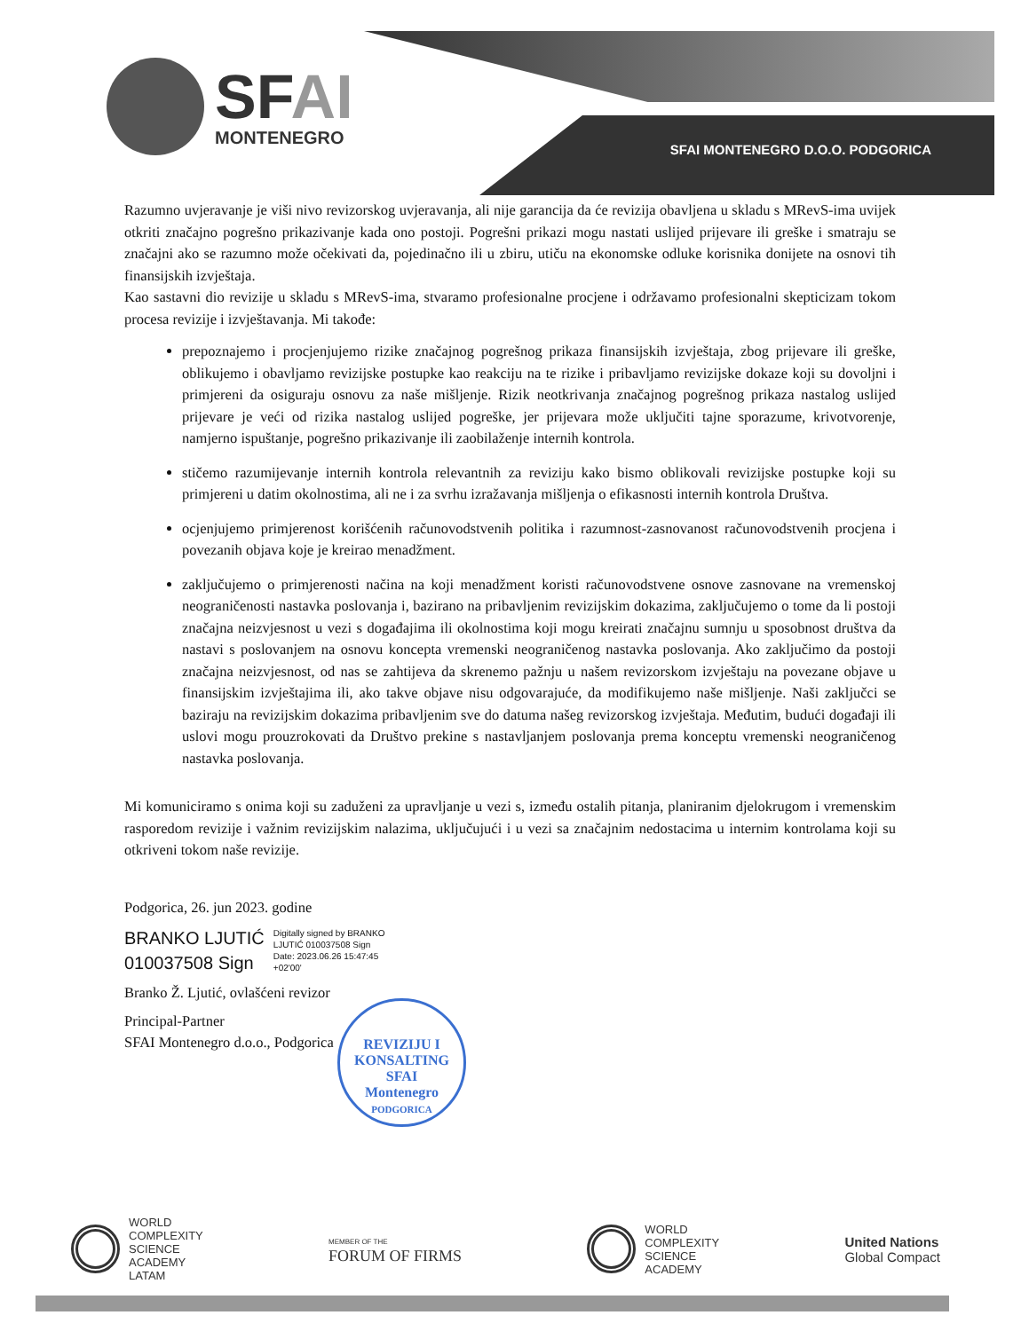SFAI
MONTENEGRO
SFAI MONTENEGRO D.O.O. PODGORICA
Razumno uvjeravanje je viši nivo revizorskog uvjeravanja, ali nije garancija da će revizija obavljena u skladu s MRevS-ima uvijek otkriti značajno pogrešno prikazivanje kada ono postoji. Pogrešni prikazi mogu nastati uslijed prijevare ili greške i smatraju se značajni ako se razumno može očekivati da, pojedinačno ili u zbiru, utiču na ekonomske odluke korisnika donijete na osnovi tih finansijskih izvještaja.
Kao sastavni dio revizije u skladu s MRevS-ima, stvaramo profesionalne procjene i održavamo profesionalni skepticizam tokom procesa revizije i izvještavanja. Mi takođe:
prepoznajemo i procjenjujemo rizike značajnog pogrešnog prikaza finansijskih izvještaja, zbog prijevare ili greške, oblikujemo i obavljamo revizijske postupke kao reakciju na te rizike i pribavljamo revizijske dokaze koji su dovoljni i primjereni da osiguraju osnovu za naše mišljenje. Rizik neotkrivanja značajnog pogrešnog prikaza nastalog uslijed prijevare je veći od rizika nastalog uslijed pogreške, jer prijevara može uključiti tajne sporazume, krivotvorenje, namjerno ispuštanje, pogrešno prikazivanje ili zaobilaženje internih kontrola.
stičemo razumijevanje internih kontrola relevantnih za reviziju kako bismo oblikovali revizijske postupke koji su primjereni u datim okolnostima, ali ne i za svrhu izražavanja mišljenja o efikasnosti internih kontrola Društva.
ocjenjujemo primjerenost korišćenih računovodstvenih politika i razumnost-zasnovanost računovodstvenih procjena i povezanih objava koje je kreirao menadžment.
zaključujemo o primjerenosti načina na koji menadžment koristi računovodstvene osnove zasnovane na vremenskoj neograničenosti nastavka poslovanja i, bazirano na pribavljenim revizijskim dokazima, zaključujemo o tome da li postoji značajna neizvjesnost u vezi s događajima ili okolnostima koji mogu kreirati značajnu sumnju u sposobnost društva da nastavi s poslovanjem na osnovu koncepta vremenski neograničenog nastavka poslovanja. Ako zaključimo da postoji značajna neizvjesnost, od nas se zahtijeva da skrenemo pažnju u našem revizorskom izvještaju na povezane objave u finansijskim izvještajima ili, ako takve objave nisu odgovarajuće, da modifikujemo naše mišljenje. Naši zaključci se baziraju na revizijskim dokazima pribavljenim sve do datuma našeg revizorskog izvještaja. Međutim, budući događaji ili uslovi mogu prouzrokovati da Društvo prekine s nastavljanjem poslovanja prema konceptu vremenski neograničenog nastavka poslovanja.
Mi komuniciramo s onima koji su zaduženi za upravljanje u vezi s, između ostalih pitanja, planiranim djelokrugom i vremenskim rasporedom revizije i važnim revizijskim nalazima, uključujući i u vezi sa značajnim nedostacima u internim kontrolama koji su otkriveni tokom naše revizije.
Podgorica, 26. jun 2023. godine
BRANKO LJUTIĆ
010037508 Sign
Digitally signed by BRANKO
LJUTIĆ 010037508 Sign
Date: 2023.06.26 15:47:45
+02'00'
Branko Ž. Ljutić, ovlašćeni revizor
Principal-Partner
SFAI Montenegro d.o.o., Podgorica
REVIZIJU I KONSALTING
SFAI
Montenegro
PODGORICA
WORLD
COMPLEXITY
SCIENCE
ACADEMY
LATAM
MEMBER OF THE
FORUM OF FIRMS
WORLD
COMPLEXITY
SCIENCE
ACADEMY
United Nations
Global Compact